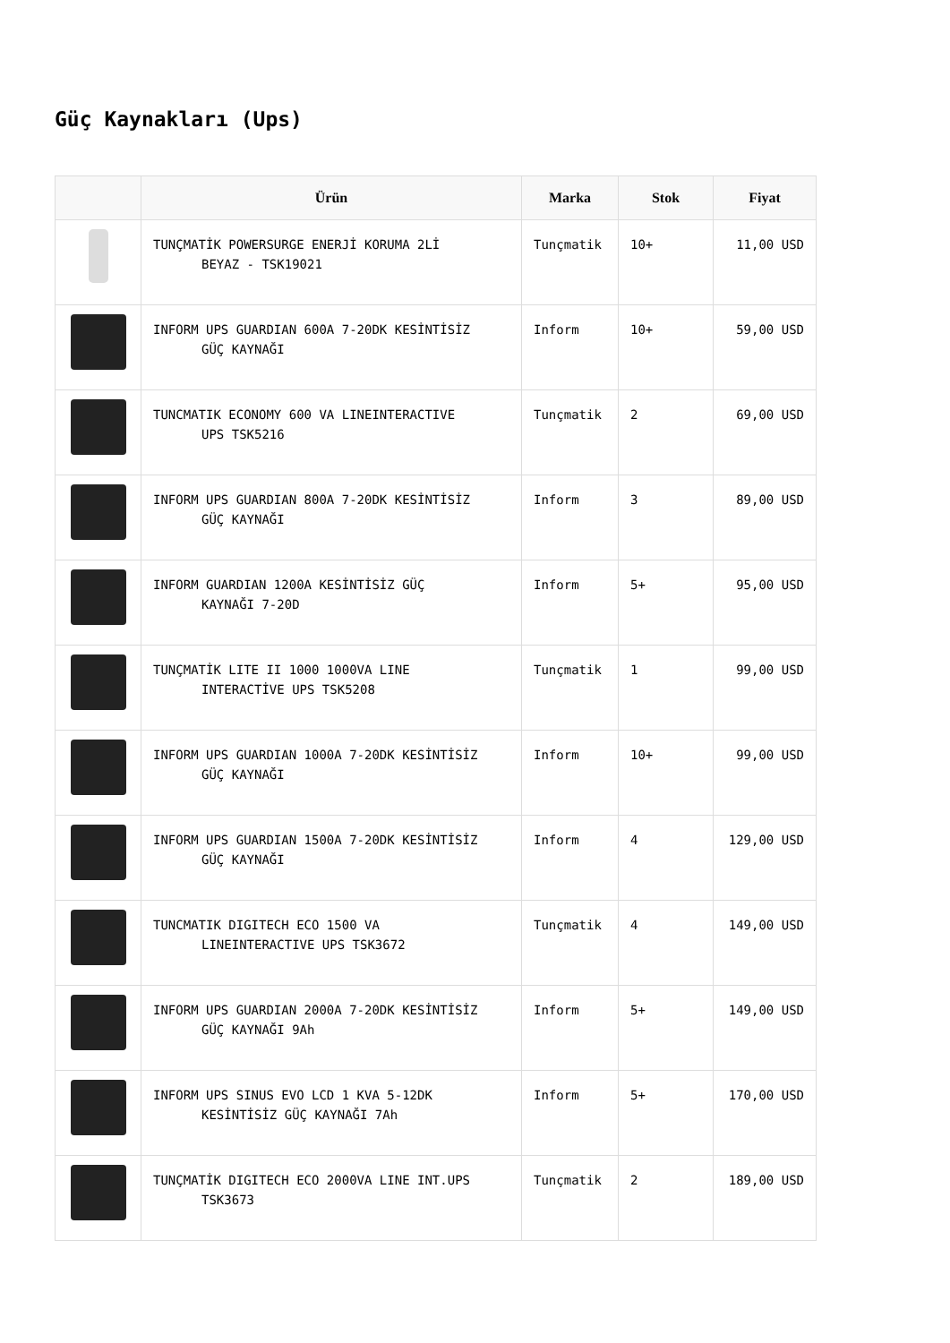Güç Kaynakları (Ups)
| | Ürün | Marka | Stok | Fiyat |
| --- | --- | --- | --- | --- |
| | TUNÇMATİK POWERSURGE ENERJİ KORUMA 2Lİ BEYAZ - TSK19021 | Tunçmatik | 10+ | 11,00 USD |
| | INFORM UPS GUARDIAN 600A 7-20DK KESİNTİSİZ GÜÇ KAYNAĞI | Inform | 10+ | 59,00 USD |
| | TUNCMATIK ECONOMY 600 VA LINEINTERACTIVE UPS TSK5216 | Tunçmatik | 2 | 69,00 USD |
| | INFORM UPS GUARDIAN 800A 7-20DK KESİNTİSİZ GÜÇ KAYNAĞI | Inform | 3 | 89,00 USD |
| | INFORM GUARDIAN 1200A KESİNTİSİZ GÜÇ KAYNAĞI 7-20D | Inform | 5+ | 95,00 USD |
| | TUNÇMATİK LITE II 1000 1000VA LINE INTERACTİVE UPS TSK5208 | Tunçmatik | 1 | 99,00 USD |
| | INFORM UPS GUARDIAN 1000A 7-20DK KESİNTİSİZ GÜÇ KAYNAĞI | Inform | 10+ | 99,00 USD |
| | INFORM UPS GUARDIAN 1500A 7-20DK KESİNTİSİZ GÜÇ KAYNAĞI | Inform | 4 | 129,00 USD |
| | TUNCMATIK DIGITECH ECO 1500 VA LINEINTERACTIVE UPS TSK3672 | Tunçmatik | 4 | 149,00 USD |
| | INFORM UPS GUARDIAN 2000A 7-20DK KESİNTİSİZ GÜÇ KAYNAĞI 9Ah | Inform | 5+ | 149,00 USD |
| | INFORM UPS SINUS EVO LCD 1 KVA 5-12DK KESİNTİSİZ GÜÇ KAYNAĞI 7Ah | Inform | 5+ | 170,00 USD |
| | TUNÇMATİK DIGITECH ECO 2000VA LINE INT.UPS TSK3673 | Tunçmatik | 2 | 189,00 USD |